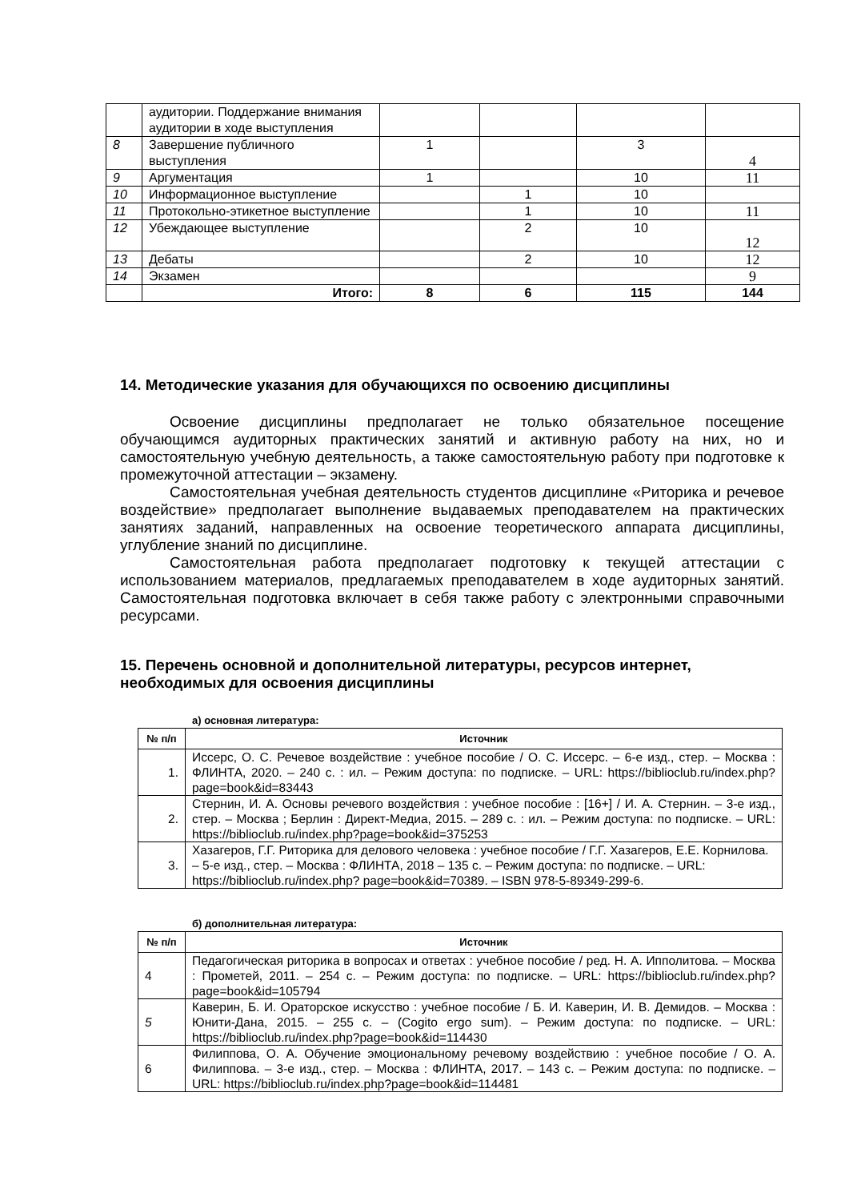| | аудитории. Поддержание внимания аудитории в ходе выступления | | | | |
| 8 | Завершение публичного выступления | 1 | | 3 | 4 |
| 9 | Аргументация | 1 | | 10 | 11 |
| 10 | Информационное выступление | | 1 | 10 | |
| 11 | Протокольно-этикетное выступление | | 1 | 10 | 11 |
| 12 | Убеждающее выступление | | 2 | 10 | 12 |
| 13 | Дебаты | | 2 | 10 | 12 |
| 14 | Экзамен | | | | 9 |
| | Итого: | 8 | 6 | 115 | 144 |
14. Методические указания для обучающихся по освоению дисциплины
Освоение дисциплины предполагает не только обязательное посещение обучающимся аудиторных практических занятий и активную работу на них, но и самостоятельную учебную деятельность, а также самостоятельную работу при подготовке к промежуточной аттестации – экзамену.
Самостоятельная учебная деятельность студентов дисциплине «Риторика и речевое воздействие» предполагает выполнение выдаваемых преподавателем на практических занятиях заданий, направленных на освоение теоретического аппарата дисциплины, углубление знаний по дисциплине.
Самостоятельная работа предполагает подготовку к текущей аттестации с использованием материалов, предлагаемых преподавателем в ходе аудиторных занятий. Самостоятельная подготовка включает в себя также работу с электронными справочными ресурсами.
15. Перечень основной и дополнительной литературы, ресурсов интернет, необходимых для освоения дисциплины
а) основная литература:
| № п/п | Источник |
| --- | --- |
| 1. | Иссерс, О. С. Речевое воздействие : учебное пособие / О. С. Иссерс. – 6-е изд., стер. – Москва : ФЛИНТА, 2020. – 240 с. : ил. – Режим доступа: по подписке. – URL: https://biblioclub.ru/index.php?page=book&id=83443 |
| 2. | Стернин, И. А. Основы речевого воздействия : учебное пособие : [16+] / И. А. Стернин. – 3-е изд., стер. – Москва ; Берлин : Директ-Медиа, 2015. – 289 с. : ил. – Режим доступа: по подписке. – URL: https://biblioclub.ru/index.php?page=book&id=375253 |
| 3. | Хазагеров, Г.Г. Риторика для делового человека : учебное пособие / Г.Г. Хазагеров, Е.Е. Корнилова. – 5-е изд., стер. – Москва : ФЛИНТА, 2018 – 135 с. – Режим доступа: по подписке. – URL: https://biblioclub.ru/index.php? page=book&id=70389. – ISBN 978-5-89349-299-6. |
б) дополнительная литература:
| № п/п | Источник |
| --- | --- |
| 4 | Педагогическая риторика в вопросах и ответах : учебное пособие / ред. Н. А. Ипполитова. – Москва : Прометей, 2011. – 254 с. – Режим доступа: по подписке. – URL: https://biblioclub.ru/index.php?page=book&id=105794 |
| 5 | Каверин, Б. И. Ораторское искусство : учебное пособие / Б. И. Каверин, И. В. Демидов. – Москва : Юнити-Дана, 2015. – 255 с. – (Cogito ergo sum). – Режим доступа: по подписке. – URL: https://biblioclub.ru/index.php?page=book&id=114430 |
| 6 | Филиппова, О. А. Обучение эмоциональному речевому воздействию : учебное пособие / О. А. Филиппова. – 3-е изд., стер. – Москва : ФЛИНТА, 2017. – 143 с. – Режим доступа: по подписке. – URL: https://biblioclub.ru/index.php?page=book&id=114481 |